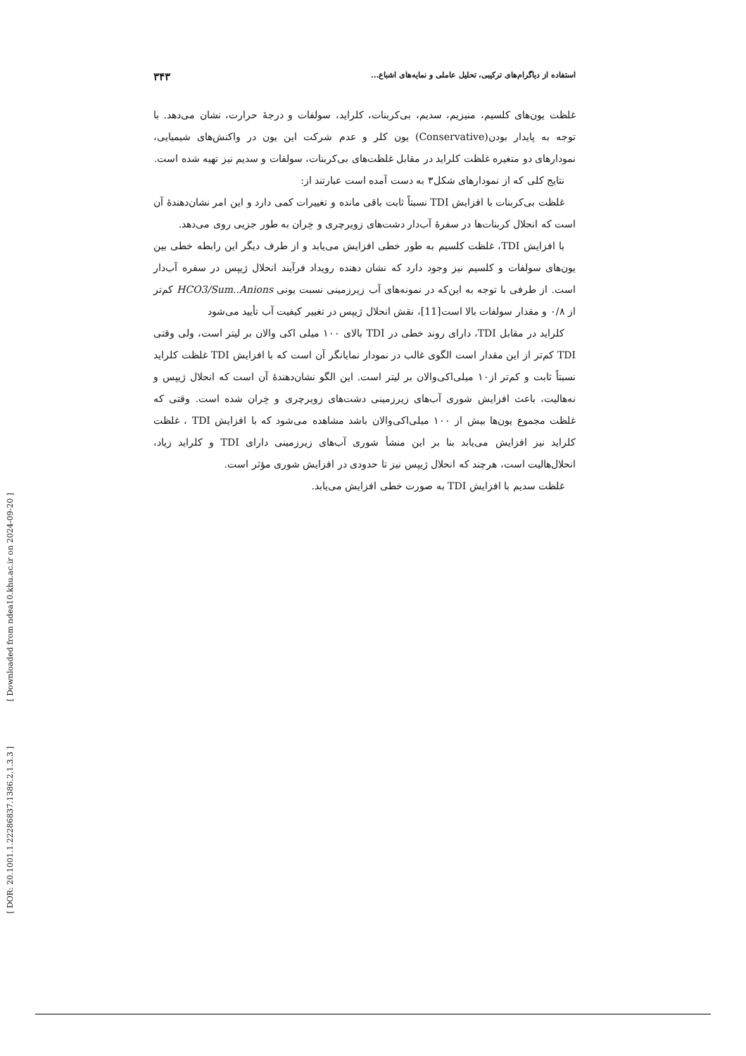استفاده از دیاگرام‌های ترکیبی، تحلیل عاملی و نمایه‌های اشباع... ۳۴۳
غلظت یون‌های کلسیم، منیزیم، سدیم، بی‌کربنات، کلراید، سولفات و درجهٔ حرارت، نشان می‌دهد. با توجه به پایدار بودن(Conservative) یون کلر و عدم شرکت این یون در واکنش‌های شیمیایی، نمودارهای دو متغیره غلظت کلراید در مقابل غلظت‌های بی‌کربنات، سولفات و سدیم نیز تهیه شده است.
نتایج کلی که از نمودارهای شکل۳ به دست آمده است عبارتند از:
غلظت بی‌کربنات با افزایش TDI نسبتاً ثابت باقی مانده و تغییرات کمی دارد و این امر نشان‌دهندهٔ آن است که انحلال کربنات‌ها در سفرهٔ آب‌دار دشت‌های زویرچری و خِران به طور جزیی روی می‌دهد.
با افزایش TDI، غلظت کلسیم به طور خطی افزایش می‌یابد و از طرف دیگر این رابطه خطی بین یون‌های سولفات و کلسیم نیز وجود دارد که نشان دهنده رویداد فرآیند انحلال ژیپس در سفره آب‌دار است. از طرفی با توجه به این‌که در نمونه‌های آب زیرزمینی نسبت یونی HCO3/Sum..Anions کم‌تر از ۰/۸ و مقدار سولفات بالا است[11]، نقش انحلال ژیپس در تغییر کیفیت آب تأیید می‌شود
کلراید در مقابل TDI، دارای روند خطی در TDI بالای ۱۰۰ میلی اکی والان بر لیتر است، ولی وقتی TDI کم‌تر از این مقدار است الگوی غالب در نمودار نمایانگر آن است که با افزایش TDI غلظت کلراید نسبتاً ثابت و کم‌تر از۱۰ میلی‌اکی‌والان بر لیتر است. این الگو نشان‌دهندهٔ آن است که انحلال ژیپس و نه‌هالیت، باعث افزایش شوری آب‌های زیرزمینی دشت‌های زویرچری و خِران شده است. وقتی که غلظت مجموع یون‌ها بیش از ۱۰۰ میلی‌اکی‌والان باشد مشاهده می‌شود که با افزایش TDI ، غلظت کلراید نیز افزایش می‌یابد بنا بر این منشأ شوری آب‌های زیرزمینی دارای TDI و کلراید زیاد، انحلال‌هالیت است، هرچند که انحلال ژیپس نیز تا حدودی در افزایش شوری مؤثر است.
غلظت سدیم با افزایش TDI به صورت خطی افزایش می‌یابد.
[ Downloaded from ndea10.khu.ac.ir on 2024-09-20 ]
[ DOR: 20.1001.1.22286837.1386.2.1.3.3 ]